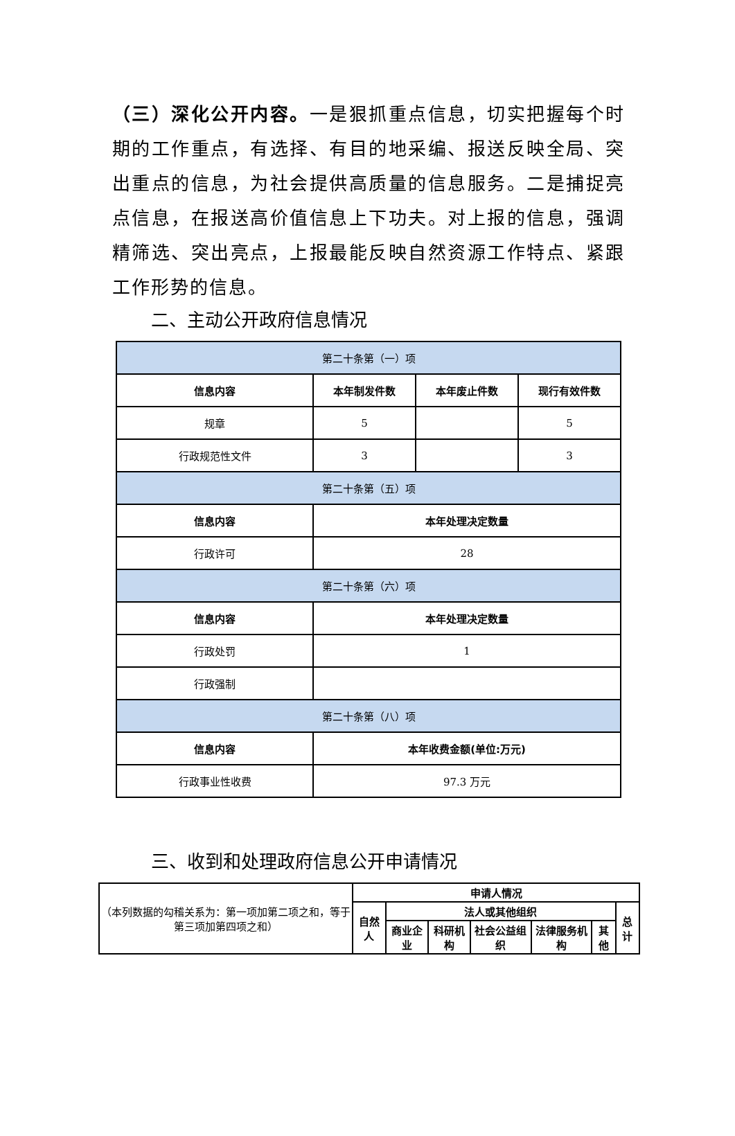（三）深化公开内容。一是狠抓重点信息，切实把握每个时期的工作重点，有选择、有目的地采编、报送反映全局、突出重点的信息，为社会提供高质量的信息服务。二是捕捉亮点信息，在报送高价值信息上下功夫。对上报的信息，强调精筛选、突出亮点，上报最能反映自然资源工作特点、紧跟工作形势的信息。
二、主动公开政府信息情况
| 第二十条第（一）项 | | | |
| 信息内容 | 本年制发件数 | 本年废止件数 | 现行有效件数 |
| 规章 | 5 | | 5 |
| 行政规范性文件 | 3 | | 3 |
| 第二十条第（五）项 | | | |
| 信息内容 | 本年处理决定数量 | | |
| 行政许可 | 28 | | |
| 第二十条第（六）项 | | | |
| 信息内容 | 本年处理决定数量 | | |
| 行政处罚 | 1 | | |
| 行政强制 | | | |
| 第二十条第（八）项 | | | |
| 信息内容 | 本年收费金额(单位:万元) | | |
| 行政事业性收费 | 97.3 万元 | | |
三、收到和处理政府信息公开申请情况
| （本列数据的勾稽关系为：第一项加第二项之和，等于第三项加第四项之和） | 申请人情况 | | | | | | |
| | 自然人 | 法人或其他组织 | | | | | 总计 |
| | | 商业企业 | 科研机构 | 社会公益组织 | 法律服务机构 | 其他 | |